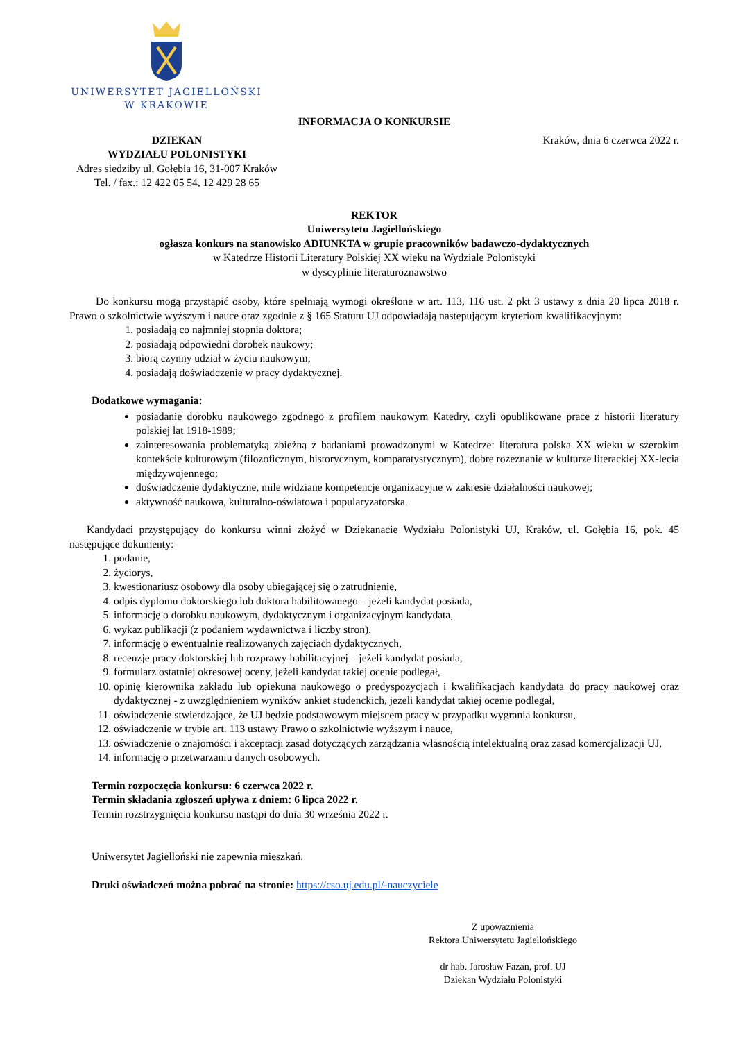UNIWERSYTET JAGIELLOŃSKI
W KRAKOWIE
INFORMACJA O KONKURSIE
DZIEKAN
WYDZIAŁU POLONISTYKI
Adres siedziby ul. Gołębia 16, 31-007 Kraków
Tel. / fax.: 12 422 05 54, 12 429 28 65
Kraków, dnia 6 czerwca 2022 r.
REKTOR
Uniwersytetu Jagiellońskiego
ogłasza konkurs na stanowisko ADIUNKTA w grupie pracowników badawczo-dydaktycznych
w Katedrze Historii Literatury Polskiej XX wieku na Wydziale Polonistyki
w dyscyplinie literaturoznawstwo
Do konkursu mogą przystąpić osoby, które spełniają wymogi określone w art. 113, 116 ust. 2 pkt 3 ustawy z dnia 20 lipca 2018 r. Prawo o szkolnictwie wyższym i nauce oraz zgodnie z § 165 Statutu UJ odpowiadają następującym kryteriom kwalifikacyjnym:
1. posiadają co najmniej stopnia doktora;
2. posiadają odpowiedni dorobek naukowy;
3. biorą czynny udział w życiu naukowym;
4. posiadają doświadczenie w pracy dydaktycznej.
Dodatkowe wymagania:
posiadanie dorobku naukowego zgodnego z profilem naukowym Katedry, czyli opublikowane prace z historii literatury polskiej lat 1918-1989;
zainteresowania problematyką zbieżną z badaniami prowadzonymi w Katedrze: literatura polska XX wieku w szerokim kontekście kulturowym (filozoficznym, historycznym, komparatystycznym), dobre rozeznanie w kulturze literackiej XX-lecia międzywojennego;
doświadczenie dydaktyczne, mile widziane kompetencje organizacyjne w zakresie działalności naukowej;
aktywność naukowa, kulturalno-oświatowa i popularyzatorska.
Kandydaci przystępujący do konkursu winni złożyć w Dziekanacie Wydziału Polonistyki UJ, Kraków, ul. Gołębia 16, pok. 45 następujące dokumenty:
1. podanie,
2. życiorys,
3. kwestionariusz osobowy dla osoby ubiegającej się o zatrudnienie,
4. odpis dyplomu doktorskiego lub doktora habilitowanego – jeżeli kandydat posiada,
5. informację o dorobku naukowym, dydaktycznym i organizacyjnym kandydata,
6. wykaz publikacji (z podaniem wydawnictwa i liczby stron),
7. informację o ewentualnie realizowanych zajęciach dydaktycznych,
8. recenzje pracy doktorskiej lub rozprawy habilitacyjnej – jeżeli kandydat posiada,
9. formularz ostatniej okresowej oceny, jeżeli kandydat takiej ocenie podlegał,
10. opinię kierownika zakładu lub opiekuna naukowego o predyspozycjach i kwalifikacjach kandydata do pracy naukowej oraz dydaktycznej - z uwzględnieniem wyników ankiet studenckich, jeżeli kandydat takiej ocenie podlegał,
11. oświadczenie stwierdzające, że UJ będzie podstawowym miejscem pracy w przypadku wygrania konkursu,
12. oświadczenie w trybie art. 113 ustawy Prawo o szkolnictwie wyższym i nauce,
13. oświadczenie o znajomości i akceptacji zasad dotyczących zarządzania własnością intelektualną oraz zasad komercjalizacji UJ,
14. informację o przetwarzaniu danych osobowych.
Termin rozpoczęcia konkursu: 6 czerwca 2022 r.
Termin składania zgłoszeń upływa z dniem: 6 lipca 2022 r.
Termin rozstrzygnięcia konkursu nastąpi do dnia 30 września 2022 r.
Uniwersytet Jagielloński nie zapewnia mieszkań.
Druki oświadczeń można pobrać na stronie: https://cso.uj.edu.pl/-nauczyciele
Z upoważnienia
Rektora Uniwersytetu Jagiellońskiego
dr hab. Jarosław Fazan, prof. UJ
Dziekan Wydziału Polonistyki